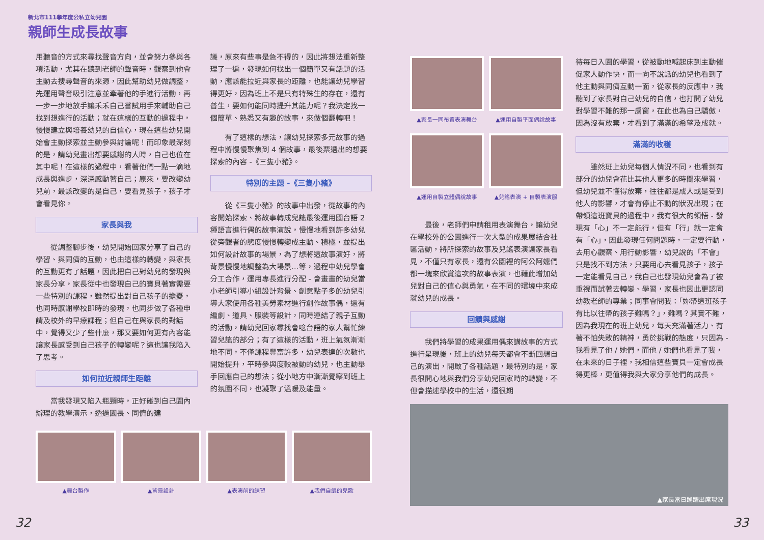新北市111學年度公私立幼兒園
親師生成長故事
用聽音的方式來尋找聲音方向，並會努力參與各項活動，尤其在聽到老師的聲音時，觀察到他會主動去搜尋聲音的來源，因此幫助幼兒做調整，先運用聲音吸引注意並牽著他的手進行活動，再一步一步地放手讓禾禾自己嘗試用手來輔助自己找到想進行的活動；就在這樣的互動的過程中，慢慢建立與培養幼兒的自信心，現在這些幼兒開始會主動探索並主動參與討論呢！而印象最深刻的是，請幼兒畫出想要感謝的人時，自己也位在其中呢！在這樣的過程中，看著他們一點一滴地成長與進步，深深感動著自己；原來，要改變幼兒前，最該改變的是自己，要看見孩子，孩子才會看見你。
家長與我
從調整腳步後，幼兒開始回家分享了自己的學習、與同儕的互動，也由這樣的轉變，與家長的互動更有了話題，因此把自己對幼兒的發現與家長分享，家長從中也發現自己的寶貝著實需要一些特別的課程，雖然提出對自己孩子的擔憂，也同時感謝學校即時的發現，也同步做了各種申請及校外的早療課程；但自己在與家長的對話中，覺得又少了些什麼，那又要如何更有內容能讓家長感受到自己孩子的轉變呢？這也讓我陷入了思考。
如何拉近親師生距離
當我發現又陷入瓶頸時，正好碰到自己園內辦理的教學演示，透過園長、同儕的建
議，原來有些事是急不得的，因此將想法重新整理了一遍，發現如何找出一個簡單又有話題的活動，應該能拉近與家長的距離，也能讓幼兒學習得更好，因為班上不是只有特殊生的存在，還有普生，要如何能同時提升其能力呢？我決定找一個簡單、熟悉又有趣的故事，來做個翻轉吧！
有了這樣的想法，讓幼兒探索多元故事的過程中將慢慢聚焦到 4 個故事，最後票選出的想要探索的內容 -《三隻小豬》。
特別的主題 -《三隻小豬》
從《三隻小豬》的故事中出發，從故事的內容開始探索、將故事轉成兒謠最後運用國台語 2 種語言進行偶的故事演說，慢慢地看到許多幼兒從旁觀者的態度慢慢轉變成主動、積極，並提出如何設計故事的場景，為了想將這故事演好，將背景慢慢地調整為大場景…等，過程中幼兒學會分工合作，運用專長進行分配 - 會畫畫的幼兒當小老師引導小組設計背景、創意點子多的幼兒引導大家使用各種美勞素材進行創作故事偶，還有編劇、道具、服裝等設計，同時連結了親子互動的活動，請幼兒回家尋找會唸台語的家人幫忙練習兒謠的部分；有了這樣的活動，班上氣氛漸漸地不同，不僅課程豐富許多，幼兒表達的次數也開始提升，平時參與度較被動的幼兒，也主動舉手回應自己的想法；從小地方中漸漸覺察到班上的氛圍不同，也凝聚了溫暖及能量。
▲舞台製作 ▲背景設計 ▲表演前的練習 ▲我們自編的兒歌
32
▲家長一同布置表演舞台 ▲運用自製平面偶說故事
▲運用自製立體偶說故事 ▲兒謠表演 + 自製表演服
最後，老師們申請租用表演舞台，讓幼兒在學校外的公園進行一次大型的成果展結合社區活動，將所探索的故事及兒謠表演讓家長看見，不僅只有家長，還有公園裡的阿公阿嬤們都一塊來欣賞這次的故事表演，也藉此增加幼兒對自己的信心與勇氣，在不同的環境中來成就幼兒的成長。
回饋與感謝
我們將學習的成果運用偶來講故事的方式進行呈現後，班上的幼兒每天都會不斷回想自己的演出，開啟了各種話題，最特別的是，家長很開心地與我們分享幼兒回家時的轉變，不但會描述學校中的生活，還很期
待每日入園的學習，從被動地喊起床到主動催促家人動作快，而一向不說話的幼兒也看到了他主動與同儕互動一面，從家長的反應中，我聽到了家長對自己幼兒的自信，也打開了幼兒對學習不難的那一扇窗，在此也為自己驕傲，因為沒有放棄，才看到了滿滿的希望及成就。
滿滿的收穫
雖然班上幼兒每個人情況不同，也看到有部分的幼兒會花比其他人更多的時間來學習，但幼兒並不懂得放棄，往往都是成人或是受到他人的影響，才會有停止不動的狀況出現；在帶領這班寶貝的過程中，我有很大的領悟 - 發現有「心」不一定能行，但有「行」就一定會有「心」，因此發現任何問題時，一定要行動，去用心觀察、用行動影響，幼兒說的「不會」只是找不到方法，只要用心去看見孩子，孩子一定能看見自己，我自己也發現幼兒會為了被重視而試著去轉變、學習，家長也因此更認同幼教老師的專業；同事會問我：「妳帶這班孩子有比以往帶的孩子難嗎？」，難嗎？其實不難，因為我現在的班上幼兒，每天充滿著活力、有著不怕失敗的精神，勇於挑戰的態度，只因為 - 我看見了他 / 她們，而他 / 她們也看見了我，在未來的日子裡，我相信這些寶貝一定會成長得更棒，更值得我與大家分享他們的成長。
▲家長當日踴躍出席現況
33